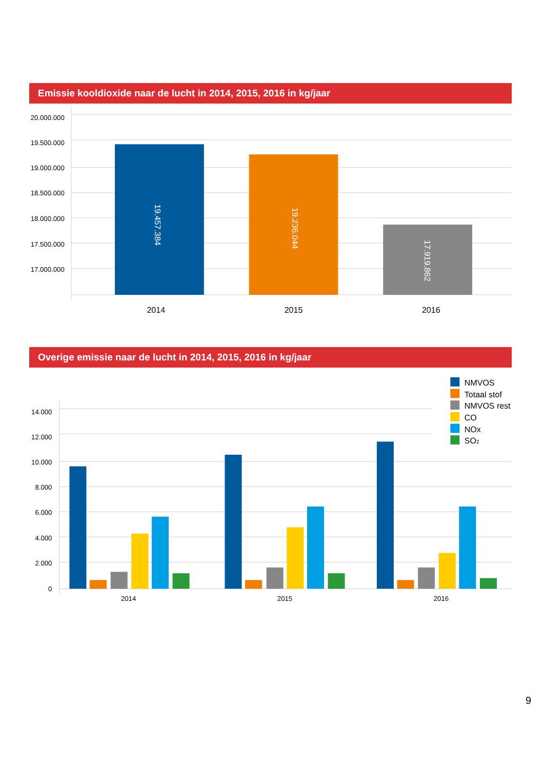Emissie kooldioxide naar de lucht in 2014, 2015, 2016 in kg/jaar
20.000.000
19.500.000
19.000.000
18.500.000
18.000.000
17.500.000
17.000.000
19.457.384
19.236.044
17.919.862
2014
2015
2016
Overige emissie naar de lucht in 2014, 2015, 2016 in kg/jaar
14.000
12.000
10.000
8.000
6.000
4.000
2.000
0
2014
2015
2016
NMVOS
Totaal stof
NMVOS rest
CO
NOx
SO2
9